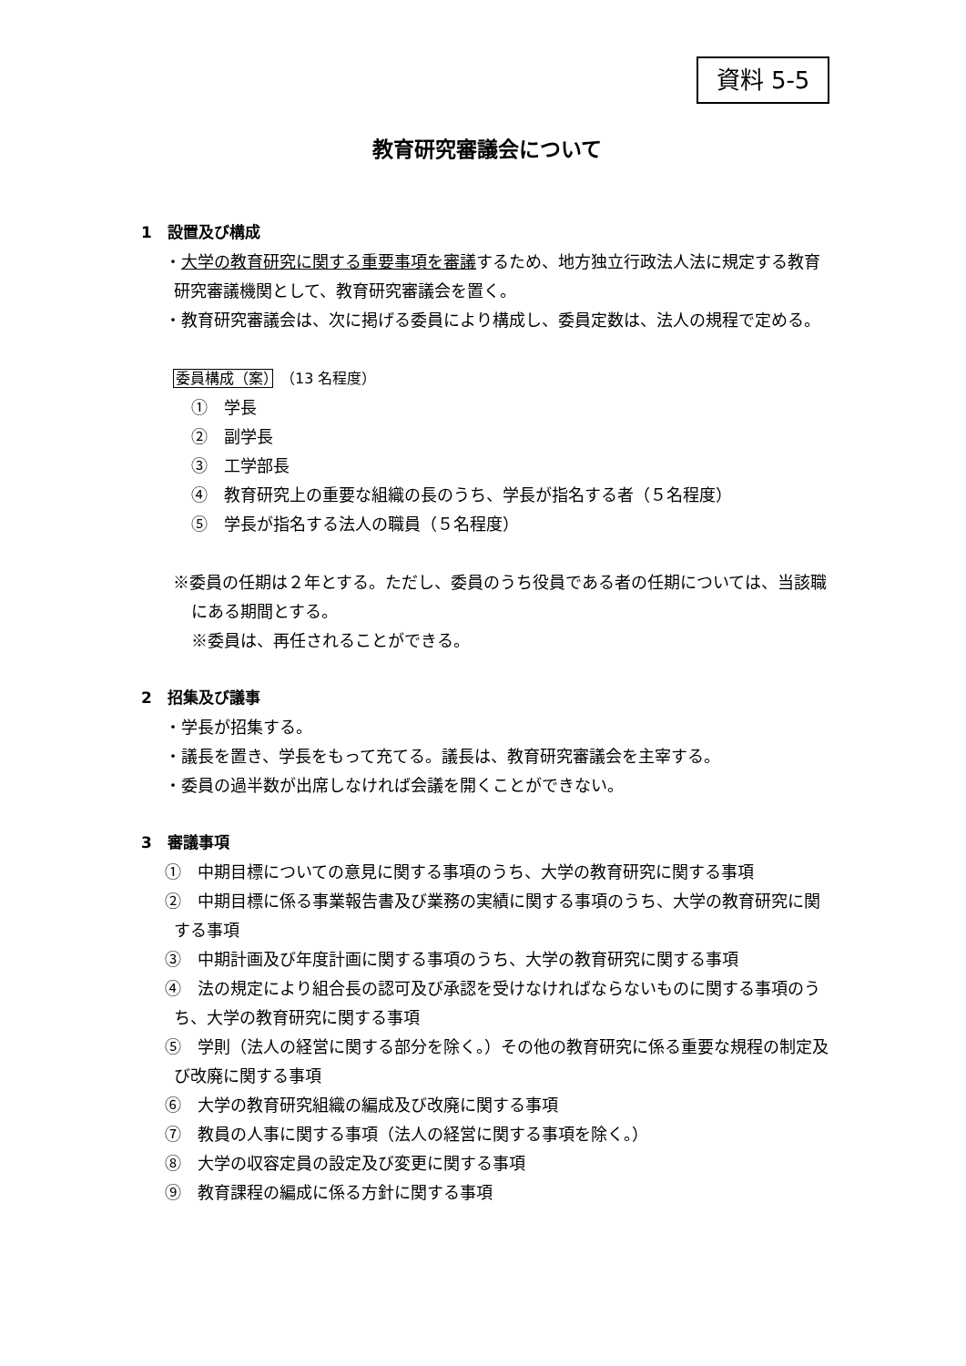資料 5-5
教育研究審議会について
1　設置及び構成
・大学の教育研究に関する重要事項を審議するため、地方独立行政法人法に規定する教育研究審議機関として、教育研究審議会を置く。
・教育研究審議会は、次に掲げる委員により構成し、委員定数は、法人の規程で定める。
委員構成（案）　（13 名程度）
①　学長
②　副学長
③　工学部長
④　教育研究上の重要な組織の長のうち、学長が指名する者（５名程度）
⑤　学長が指名する法人の職員（５名程度）
※委員の任期は２年とする。ただし、委員のうち役員である者の任期については、当該職にある期間とする。
※委員は、再任されることができる。
2　招集及び議事
・学長が招集する。
・議長を置き、学長をもって充てる。議長は、教育研究審議会を主宰する。
・委員の過半数が出席しなければ会議を開くことができない。
3　審議事項
①　中期目標についての意見に関する事項のうち、大学の教育研究に関する事項
②　中期目標に係る事業報告書及び業務の実績に関する事項のうち、大学の教育研究に関する事項
③　中期計画及び年度計画に関する事項のうち、大学の教育研究に関する事項
④　法の規定により組合長の認可及び承認を受けなければならないものに関する事項のうち、大学の教育研究に関する事項
⑤　学則（法人の経営に関する部分を除く。）その他の教育研究に係る重要な規程の制定及び改廃に関する事項
⑥　大学の教育研究組織の編成及び改廃に関する事項
⑦　教員の人事に関する事項（法人の経営に関する事項を除く。）
⑧　大学の収容定員の設定及び変更に関する事項
⑨　教育課程の編成に係る方針に関する事項